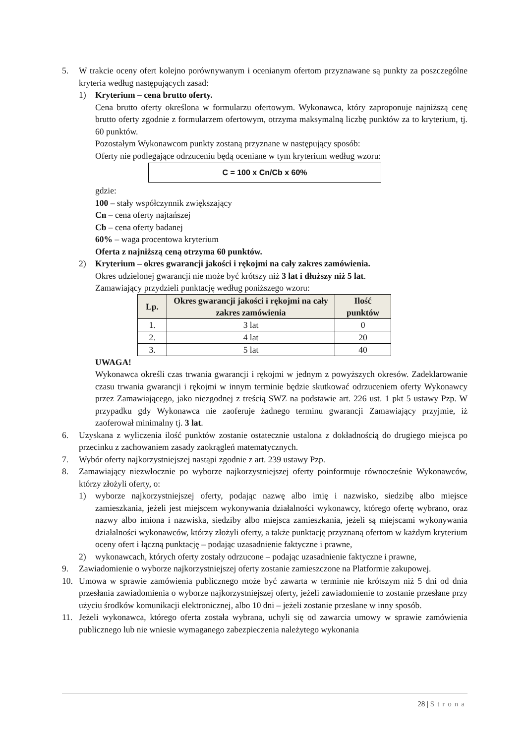5. W trakcie oceny ofert kolejno porównywanym i ocenianym ofertom przyznawane są punkty za poszczególne kryteria według następujących zasad:
1) Kryterium – cena brutto oferty.
Cena brutto oferty określona w formularzu ofertowym. Wykonawca, który zaproponuje najniższą cenę brutto oferty zgodnie z formularzem ofertowym, otrzyma maksymalną liczbę punktów za to kryterium, tj. 60 punktów.
Pozostałym Wykonawcom punkty zostaną przyznane w następujący sposób:
Oferty nie podlegające odrzuceniu będą oceniane w tym kryterium według wzoru:
C = 100 x Cn/Cb x 60%
gdzie:
100 – stały współczynnik zwiększający
Cn – cena oferty najtańszej
Cb – cena oferty badanej
60% – waga procentowa kryterium
Oferta z najniższą ceną otrzyma 60 punktów.
2) Kryterium – okres gwarancji jakości i rękojmi na cały zakres zamówienia.
Okres udzielonej gwarancji nie może być krótszy niż 3 lat i dłuższy niż 5 lat.
Zamawiający przydzieli punktację według poniższego wzoru:
| Lp. | Okres gwarancji jakości i rękojmi na cały zakres zamówienia | Ilość punktów |
| --- | --- | --- |
| 1. | 3 lat | 0 |
| 2. | 4 lat | 20 |
| 3. | 5 lat | 40 |
UWAGA!
Wykonawca określi czas trwania gwarancji i rękojmi w jednym z powyższych okresów. Zadeklarowanie czasu trwania gwarancji i rękojmi w innym terminie będzie skutkować odrzuceniem oferty Wykonawcy przez Zamawiającego, jako niezgodnej z treścią SWZ na podstawie art. 226 ust. 1 pkt 5 ustawy Pzp. W przypadku gdy Wykonawca nie zaoferuje żadnego terminu gwarancji Zamawiający przyjmie, iż zaoferował minimalny tj. 3 lat.
6. Uzyskana z wyliczenia ilość punktów zostanie ostatecznie ustalona z dokładnością do drugiego miejsca po przecinku z zachowaniem zasady zaokrągleń matematycznych.
7. Wybór oferty najkorzystniejszej nastąpi zgodnie z art. 239 ustawy Pzp.
8. Zamawiający niezwłocznie po wyborze najkorzystniejszej oferty poinformuje równocześnie Wykonawców, którzy złożyli oferty, o:
1) wyborze najkorzystniejszej oferty, podając nazwę albo imię i nazwisko, siedzibę albo miejsce zamieszkania, jeżeli jest miejscem wykonywania działalności wykonawcy, którego ofertę wybrano, oraz nazwy albo imiona i nazwiska, siedziby albo miejsca zamieszkania, jeżeli są miejscami wykonywania działalności wykonawców, którzy złożyli oferty, a także punktację przyznaną ofertom w każdym kryterium oceny ofert i łączną punktację – podając uzasadnienie faktyczne i prawne,
2) wykonawcach, których oferty zostały odrzucone – podając uzasadnienie faktyczne i prawne,
9. Zawiadomienie o wyborze najkorzystniejszej oferty zostanie zamieszczone na Platformie zakupowej.
10. Umowa w sprawie zamówienia publicznego może być zawarta w terminie nie krótszym niż 5 dni od dnia przesłania zawiadomienia o wyborze najkorzystniejszej oferty, jeżeli zawiadomienie to zostanie przesłane przy użyciu środków komunikacji elektronicznej, albo 10 dni – jeżeli zostanie przesłane w inny sposób.
11. Jeżeli wykonawca, którego oferta została wybrana, uchyli się od zawarcia umowy w sprawie zamówienia publicznego lub nie wniesie wymaganego zabezpieczenia należytego wykonania
28 | Strona